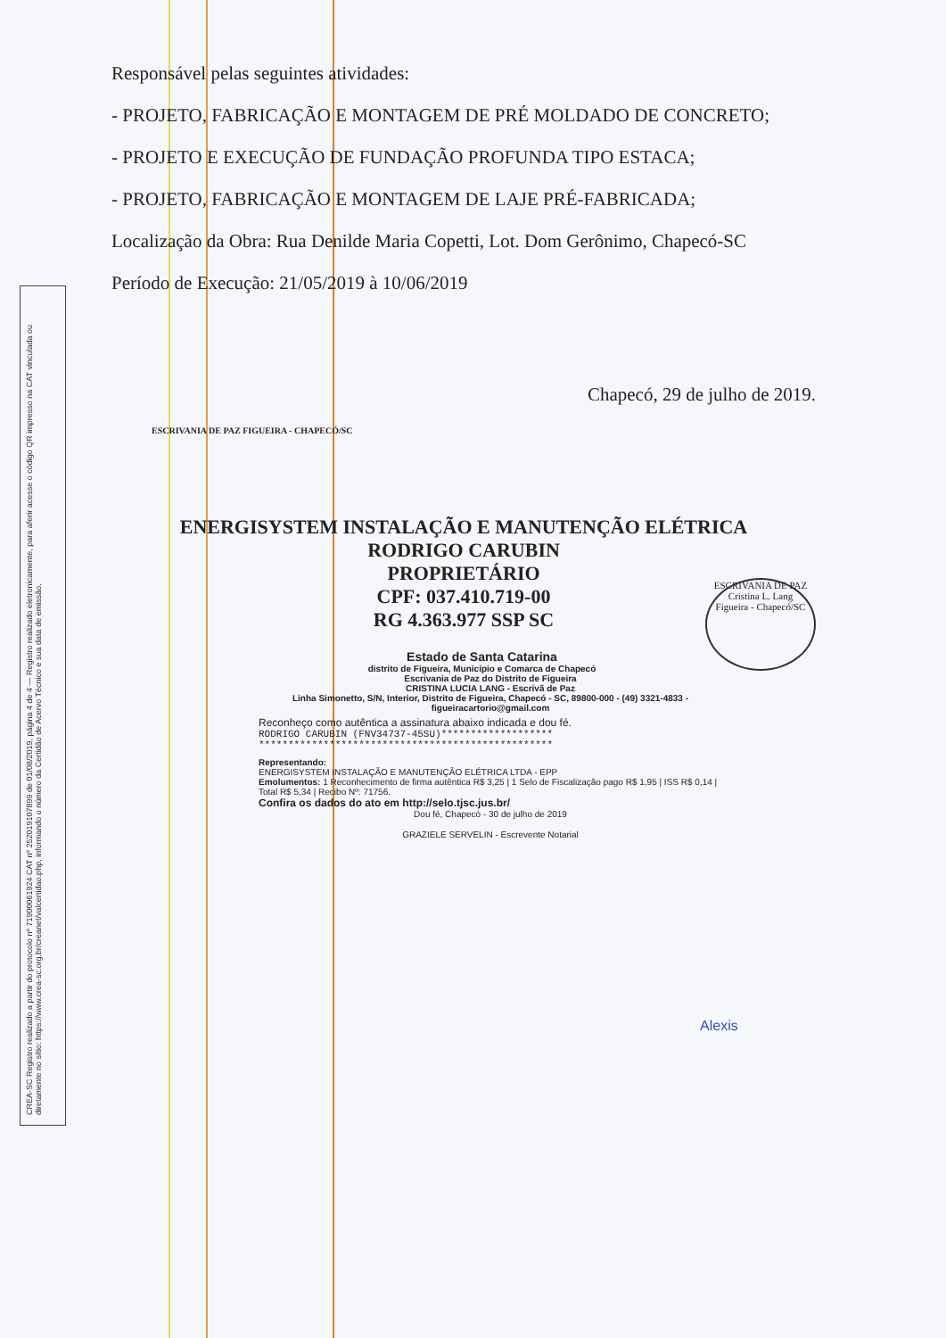CREA-SC Registro realizado a partir do protocolo nº 71900061924 CAT nº 252019107899 de 01/08/2019, página 4 de 4 — Registro realizado eletronicamente, para aferir acesse o código QR impresso na CAT vinculada ou diretamente no sítio: https://www.crea-sc.org.br/creanet/valcertidao.php, informando o número da Certidão de Acervo Técnico e sua data de emissão.
Responsável pelas seguintes atividades:
- PROJETO, FABRICAÇÃO E MONTAGEM DE PRÉ MOLDADO DE CONCRETO;
- PROJETO E EXECUÇÃO DE FUNDAÇÃO PROFUNDA TIPO ESTACA;
- PROJETO, FABRICAÇÃO E MONTAGEM DE LAJE PRÉ-FABRICADA;
Localização da Obra: Rua Denilde Maria Copetti, Lot. Dom Gerônimo, Chapecó-SC
Período de Execução: 21/05/2019 à 10/06/2019
Chapecó, 29 de julho de 2019.
ESCRIVANIA DE PAZ FIGUEIRA - CHAPECÓ/SC
ENERGISYSTEM INSTALAÇÃO E MANUTENÇÃO ELÉTRICA
RODRIGO CARUBIN
PROPRIETÁRIO
CPF: 037.410.719-00
RG 4.363.977 SSP SC
ESCRIVANIA DE PAZ
Cristina L. Lang
Figueira - Chapecó/SC
Estado de Santa Catarina
distrito de Figueira, Município e Comarca de Chapecó
Escrivania de Paz do Distrito de Figueira
CRISTINA LUCIA LANG - Escrivã de Paz
Linha Simonetto, S/N, Interior, Distrito de Figueira, Chapecó - SC, 89800-000 - (49) 3321-4833 - figueiracartorio@gmail.com
Reconheço como autêntica a assinatura abaixo indicada e dou fé.
RODRIGO CARUBIN (FNV34737-45SU)*******************
**************************************************
Representando:
ENERGISYSTEM INSTALAÇÃO E MANUTENÇÃO ELÉTRICA LTDA - EPP
Emolumentos: 1 Reconhecimento de firma autêntica R$ 3,25 | 1 Selo de Fiscalização pago R$ 1,95 | ISS R$ 0,14 | Total R$ 5,34 | Recibo Nº: 71756.
Confira os dados do ato em http://selo.tjsc.jus.br/
Dou fé, Chapecó - 30 de julho de 2019
GRAZIELE SERVELIN - Escrevente Notarial
Alexis